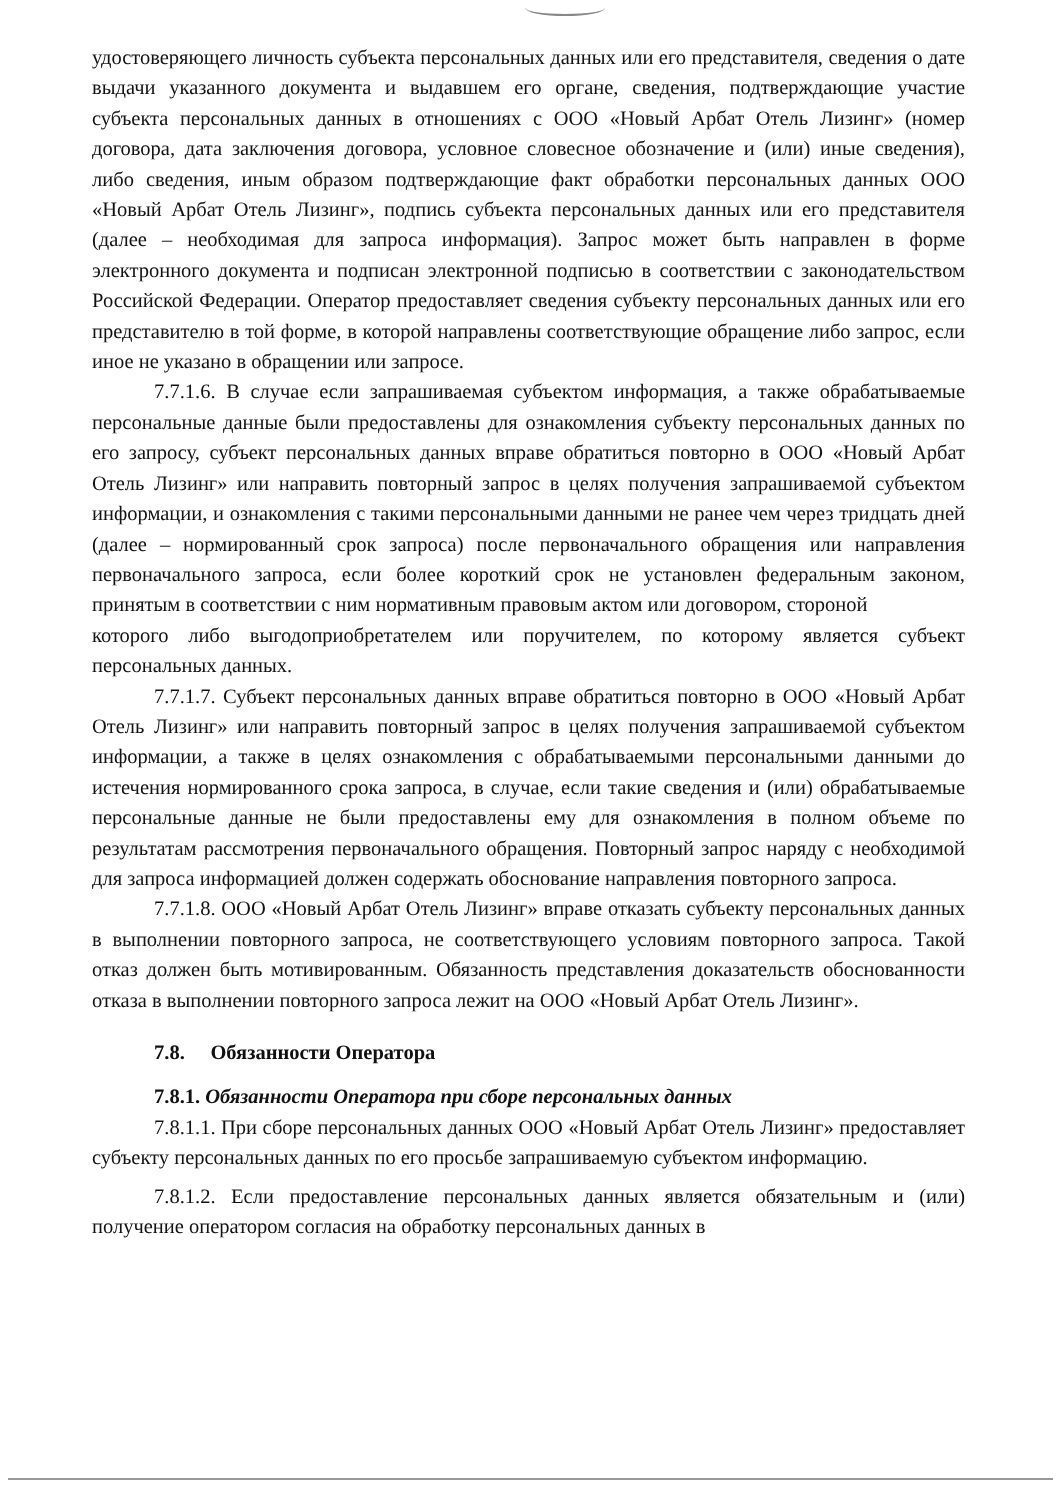удостоверяющего личность субъекта персональных данных или его представителя, сведения о дате выдачи указанного документа и выдавшем его органе, сведения, подтверждающие участие субъекта персональных данных в отношениях с ООО «Новый Арбат Отель Лизинг» (номер договора, дата заключения договора, условное словесное обозначение и (или) иные сведения), либо сведения, иным образом подтверждающие факт обработки персональных данных ООО «Новый Арбат Отель Лизинг», подпись субъекта персональных данных или его представителя (далее – необходимая для запроса информация). Запрос может быть направлен в форме электронного документа и подписан электронной подписью в соответствии с законодательством Российской Федерации. Оператор предоставляет сведения субъекту персональных данных или его представителю в той форме, в которой направлены соответствующие обращение либо запрос, если иное не указано в обращении или запросе.
7.7.1.6. В случае если запрашиваемая субъектом информация, а также обрабатываемые персональные данные были предоставлены для ознакомления субъекту персональных данных по его запросу, субъект персональных данных вправе обратиться повторно в ООО «Новый Арбат Отель Лизинг» или направить повторный запрос в целях получения запрашиваемой субъектом информации, и ознакомления с такими персональными данными не ранее чем через тридцать дней (далее – нормированный срок запроса) после первоначального обращения или направления первоначального запроса, если более короткий срок не установлен федеральным законом, принятым в соответствии с ним нормативным правовым актом или договором, стороной
которого либо выгодоприобретателем или поручителем, по которому является субъект персональных данных.
7.7.1.7. Субъект персональных данных вправе обратиться повторно в ООО «Новый Арбат Отель Лизинг» или направить повторный запрос в целях получения запрашиваемой субъектом информации, а также в целях ознакомления с обрабатываемыми персональными данными до истечения нормированного срока запроса, в случае, если такие сведения и (или) обрабатываемые персональные данные не были предоставлены ему для ознакомления в полном объеме по результатам рассмотрения первоначального обращения. Повторный запрос наряду с необходимой для запроса информацией должен содержать обоснование направления повторного запроса.
7.7.1.8. ООО «Новый Арбат Отель Лизинг» вправе отказать субъекту персональных данных в выполнении повторного запроса, не соответствующего условиям повторного запроса. Такой отказ должен быть мотивированным. Обязанность представления доказательств обоснованности отказа в выполнении повторного запроса лежит на ООО «Новый Арбат Отель Лизинг».
7.8. Обязанности Оператора
7.8.1. Обязанности Оператора при сборе персональных данных
7.8.1.1. При сборе персональных данных ООО «Новый Арбат Отель Лизинг» предоставляет субъекту персональных данных по его просьбе запрашиваемую субъектом информацию.
7.8.1.2. Если предоставление персональных данных является обязательным и (или) получение оператором согласия на обработку персональных данных в